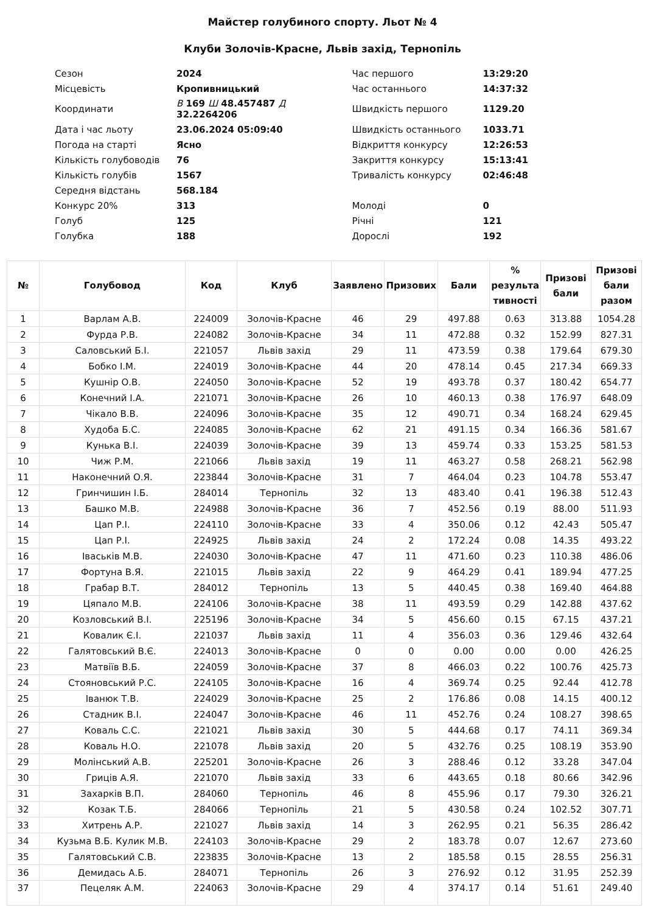Майстер голубиного спорту. Льот № 4
Клуби Золочів-Красне, Львів захід, Тернопіль
| Сезон | 2024 | Час першого | 13:29:20 |
| Місцевість | Кропивницький | Час останнього | 14:37:32 |
| Координати | В 169 Ш 48.457487 Д 32.2264206 | Швидкість першого | 1129.20 |
| Дата і час льоту | 23.06.2024 05:09:40 | Швидкість останнього | 1033.71 |
| Погода на старті | Ясно | Відкриття конкурсу | 12:26:53 |
| Кількість голубоводів | 76 | Закриття конкурсу | 15:13:41 |
| Кількість голубів | 1567 | Тривалість конкурсу | 02:46:48 |
| Середня відстань | 568.184 | | |
| Конкурс 20% | 313 | Молоді | 0 |
| Голуб | 125 | Річні | 121 |
| Голубка | 188 | Дорослі | 192 |
| № | Голубовод | Код | Клуб | Заявлено | Призових | Бали | % результа тивності | Призові бали | Призові бали разом |
| --- | --- | --- | --- | --- | --- | --- | --- | --- | --- |
| 1 | Варлам А.В. | 224009 | Золочів-Красне | 46 | 29 | 497.88 | 0.63 | 313.88 | 1054.28 |
| 2 | Фурда Р.В. | 224082 | Золочів-Красне | 34 | 11 | 472.88 | 0.32 | 152.99 | 827.31 |
| 3 | Саловський Б.І. | 221057 | Львів захід | 29 | 11 | 473.59 | 0.38 | 179.64 | 679.30 |
| 4 | Бобко І.М. | 224019 | Золочів-Красне | 44 | 20 | 478.14 | 0.45 | 217.34 | 669.33 |
| 5 | Кушнір О.В. | 224050 | Золочів-Красне | 52 | 19 | 493.78 | 0.37 | 180.42 | 654.77 |
| 6 | Конечний І.А. | 221071 | Золочів-Красне | 26 | 10 | 460.13 | 0.38 | 176.97 | 648.09 |
| 7 | Чікало В.В. | 224096 | Золочів-Красне | 35 | 12 | 490.71 | 0.34 | 168.24 | 629.45 |
| 8 | Худоба Б.С. | 224085 | Золочів-Красне | 62 | 21 | 491.15 | 0.34 | 166.36 | 581.67 |
| 9 | Кунька В.І. | 224039 | Золочів-Красне | 39 | 13 | 459.74 | 0.33 | 153.25 | 581.53 |
| 10 | Чиж Р.М. | 221066 | Львів захід | 19 | 11 | 463.27 | 0.58 | 268.21 | 562.98 |
| 11 | Наконечний О.Я. | 223844 | Золочів-Красне | 31 | 7 | 464.04 | 0.23 | 104.78 | 553.47 |
| 12 | Гринчишин І.Б. | 284014 | Тернопіль | 32 | 13 | 483.40 | 0.41 | 196.38 | 512.43 |
| 13 | Башко М.В. | 224988 | Золочів-Красне | 36 | 7 | 452.56 | 0.19 | 88.00 | 511.93 |
| 14 | Цап Р.І. | 224110 | Золочів-Красне | 33 | 4 | 350.06 | 0.12 | 42.43 | 505.47 |
| 15 | Цап Р.І. | 224925 | Львів захід | 24 | 2 | 172.24 | 0.08 | 14.35 | 493.22 |
| 16 | Іваськів М.В. | 224030 | Золочів-Красне | 47 | 11 | 471.60 | 0.23 | 110.38 | 486.06 |
| 17 | Фортуна В.Я. | 221015 | Львів захід | 22 | 9 | 464.29 | 0.41 | 189.94 | 477.25 |
| 18 | Грабар В.Т. | 284012 | Тернопіль | 13 | 5 | 440.45 | 0.38 | 169.40 | 464.88 |
| 19 | Цяпало М.В. | 224106 | Золочів-Красне | 38 | 11 | 493.59 | 0.29 | 142.88 | 437.62 |
| 20 | Козловський В.І. | 225196 | Золочів-Красне | 34 | 5 | 456.60 | 0.15 | 67.15 | 437.21 |
| 21 | Ковалик Є.І. | 221037 | Львів захід | 11 | 4 | 356.03 | 0.36 | 129.46 | 432.64 |
| 22 | Галятовський В.Є. | 224013 | Золочів-Красне | 0 | 0 | 0.00 | 0.00 | 0.00 | 426.25 |
| 23 | Матвіїв В.Б. | 224059 | Золочів-Красне | 37 | 8 | 466.03 | 0.22 | 100.76 | 425.73 |
| 24 | Стояновський Р.С. | 224105 | Золочів-Красне | 16 | 4 | 369.74 | 0.25 | 92.44 | 412.78 |
| 25 | Іванюк Т.В. | 224029 | Золочів-Красне | 25 | 2 | 176.86 | 0.08 | 14.15 | 400.12 |
| 26 | Стадник В.І. | 224047 | Золочів-Красне | 46 | 11 | 452.76 | 0.24 | 108.27 | 398.65 |
| 27 | Коваль С.С. | 221021 | Львів захід | 30 | 5 | 444.68 | 0.17 | 74.11 | 369.34 |
| 28 | Коваль Н.О. | 221078 | Львів захід | 20 | 5 | 432.76 | 0.25 | 108.19 | 353.90 |
| 29 | Молінський А.В. | 225201 | Золочів-Красне | 26 | 3 | 288.46 | 0.12 | 33.28 | 347.04 |
| 30 | Гриців А.Я. | 221070 | Львів захід | 33 | 6 | 443.65 | 0.18 | 80.66 | 342.96 |
| 31 | Захарків В.П. | 284060 | Тернопіль | 46 | 8 | 455.96 | 0.17 | 79.30 | 326.21 |
| 32 | Козак Т.Б. | 284066 | Тернопіль | 21 | 5 | 430.58 | 0.24 | 102.52 | 307.71 |
| 33 | Хитрень А.Р. | 221027 | Львів захід | 14 | 3 | 262.95 | 0.21 | 56.35 | 286.42 |
| 34 | Кузьма В.Б. Кулик М.В. | 224103 | Золочів-Красне | 29 | 2 | 183.78 | 0.07 | 12.67 | 273.60 |
| 35 | Галятовський С.В. | 223835 | Золочів-Красне | 13 | 2 | 185.58 | 0.15 | 28.55 | 256.31 |
| 36 | Демидась А.Б. | 284071 | Тернопіль | 26 | 3 | 276.92 | 0.12 | 31.95 | 252.39 |
| 37 | Пецеляк А.М. | 224063 | Золочів-Красне | 29 | 4 | 374.17 | 0.14 | 51.61 | 249.40 |